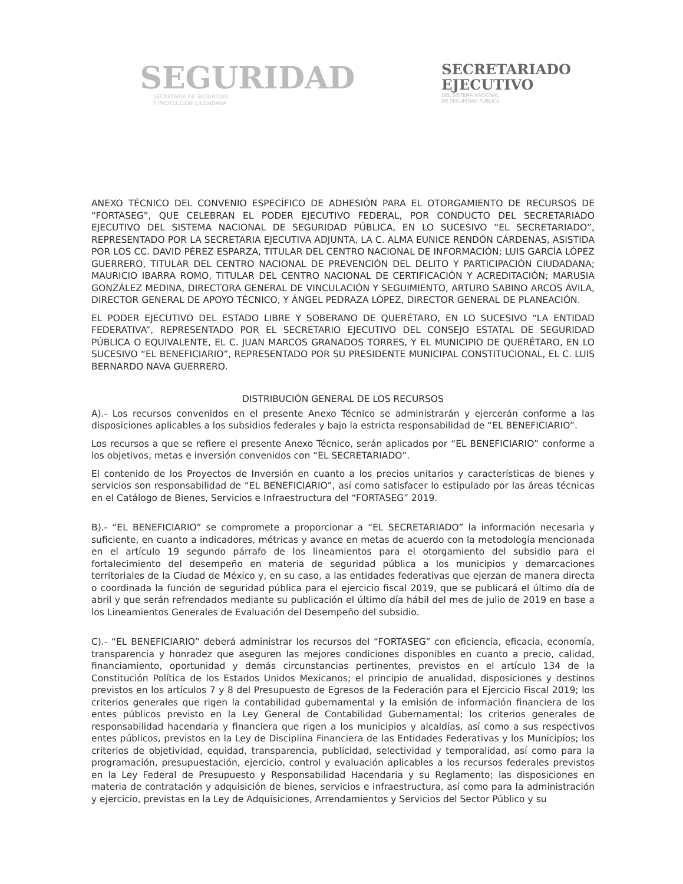SEGURIDAD
SECRETARÍA DE SEGURIDAD
Y PROTECCIÓN CIUDADANA
SECRETARIADO
EJECUTIVO
DEL SISTEMA NACIONAL
DE SEGURIDAD PÚBLICA
ANEXO TÉCNICO DEL CONVENIO ESPECÍFICO DE ADHESIÓN PARA EL OTORGAMIENTO DE RECURSOS DE “FORTASEG”, QUE CELEBRAN EL PODER EJECUTIVO FEDERAL, POR CONDUCTO DEL SECRETARIADO EJECUTIVO DEL SISTEMA NACIONAL DE SEGURIDAD PÚBLICA, EN LO SUCESIVO “EL SECRETARIADO”, REPRESENTADO POR LA SECRETARIA EJECUTIVA ADJUNTA, LA C. ALMA EUNICE RENDÓN CÁRDENAS, ASISTIDA POR LOS CC. DAVID PÉREZ ESPARZA, TITULAR DEL CENTRO NACIONAL DE INFORMACIÓN; LUIS GARCÍA LÓPEZ GUERRERO, TITULAR DEL CENTRO NACIONAL DE PREVENCIÓN DEL DELITO Y PARTICIPACIÓN CIUDADANA; MAURICIO IBARRA ROMO, TITULAR DEL CENTRO NACIONAL DE CERTIFICACIÓN Y ACREDITACIÓN; MARUSIA GONZÁLEZ MEDINA, DIRECTORA GENERAL DE VINCULACIÓN Y SEGUIMIENTO, ARTURO SABINO ARCOS ÁVILA, DIRECTOR GENERAL DE APOYO TÉCNICO, Y ÁNGEL PEDRAZA LÓPEZ, DIRECTOR GENERAL DE PLANEACIÓN.
EL PODER EJECUTIVO DEL ESTADO LIBRE Y SOBERANO DE QUERÉTARO, EN LO SUCESIVO “LA ENTIDAD FEDERATIVA”, REPRESENTADO POR EL SECRETARIO EJECUTIVO DEL CONSEJO ESTATAL DE SEGURIDAD PÚBLICA O EQUIVALENTE, EL C. JUAN MARCOS GRANADOS TORRES, Y EL MUNICIPIO DE QUERÉTARO, EN LO SUCESIVO “EL BENEFICIARIO”, REPRESENTADO POR SU PRESIDENTE MUNICIPAL CONSTITUCIONAL, EL C. LUIS BERNARDO NAVA GUERRERO.
DISTRIBUCIÓN GENERAL DE LOS RECURSOS
A).- Los recursos convenidos en el presente Anexo Técnico se administrarán y ejercerán conforme a las disposiciones aplicables a los subsidios federales y bajo la estricta responsabilidad de “EL BENEFICIARIO”.
Los recursos a que se refiere el presente Anexo Técnico, serán aplicados por “EL BENEFICIARIO” conforme a los objetivos, metas e inversión convenidos con “EL SECRETARIADO”.
El contenido de los Proyectos de Inversión en cuanto a los precios unitarios y características de bienes y servicios son responsabilidad de “EL BENEFICIARIO”, así como satisfacer lo estipulado por las áreas técnicas en el Catálogo de Bienes, Servicios e Infraestructura del “FORTASEG” 2019.
B).- “EL BENEFICIARIO” se compromete a proporcionar a “EL SECRETARIADO” la información necesaria y suficiente, en cuanto a indicadores, métricas y avance en metas de acuerdo con la metodología mencionada en el artículo 19 segundo párrafo de los lineamientos para el otorgamiento del subsidio para el fortalecimiento del desempeño en materia de seguridad pública a los municipios y demarcaciones territoriales de la Ciudad de México y, en su caso, a las entidades federativas que ejerzan de manera directa o coordinada la función de seguridad pública para el ejercicio fiscal 2019, que se publicará el último día de abril y que serán refrendados mediante su publicación el último día hábil del mes de julio de 2019 en base a los Lineamientos Generales de Evaluación del Desempeño del subsidio.
C).- “EL BENEFICIARIO” deberá administrar los recursos del “FORTASEG” con eficiencia, eficacia, economía, transparencia y honradez que aseguren las mejores condiciones disponibles en cuanto a precio, calidad, financiamiento, oportunidad y demás circunstancias pertinentes, previstos en el artículo 134 de la Constitución Política de los Estados Unidos Mexicanos; el principio de anualidad, disposiciones y destinos previstos en los artículos 7 y 8 del Presupuesto de Egresos de la Federación para el Ejercicio Fiscal 2019; los criterios generales que rigen la contabilidad gubernamental y la emisión de información financiera de los entes públicos previsto en la Ley General de Contabilidad Gubernamental; los criterios generales de responsabilidad hacendaria y financiera que rigen a los municipios y alcaldías, así como a sus respectivos entes públicos, previstos en la Ley de Disciplina Financiera de las Entidades Federativas y los Municipios; los criterios de objetividad, equidad, transparencia, publicidad, selectividad y temporalidad, así como para la programación, presupuestación, ejercicio, control y evaluación aplicables a los recursos federales previstos en la Ley Federal de Presupuesto y Responsabilidad Hacendaria y su Reglamento; las disposiciones en materia de contratación y adquisición de bienes, servicios e infraestructura, así como para la administración y ejercicio, previstas en la Ley de Adquisiciones, Arrendamientos y Servicios del Sector Público y su